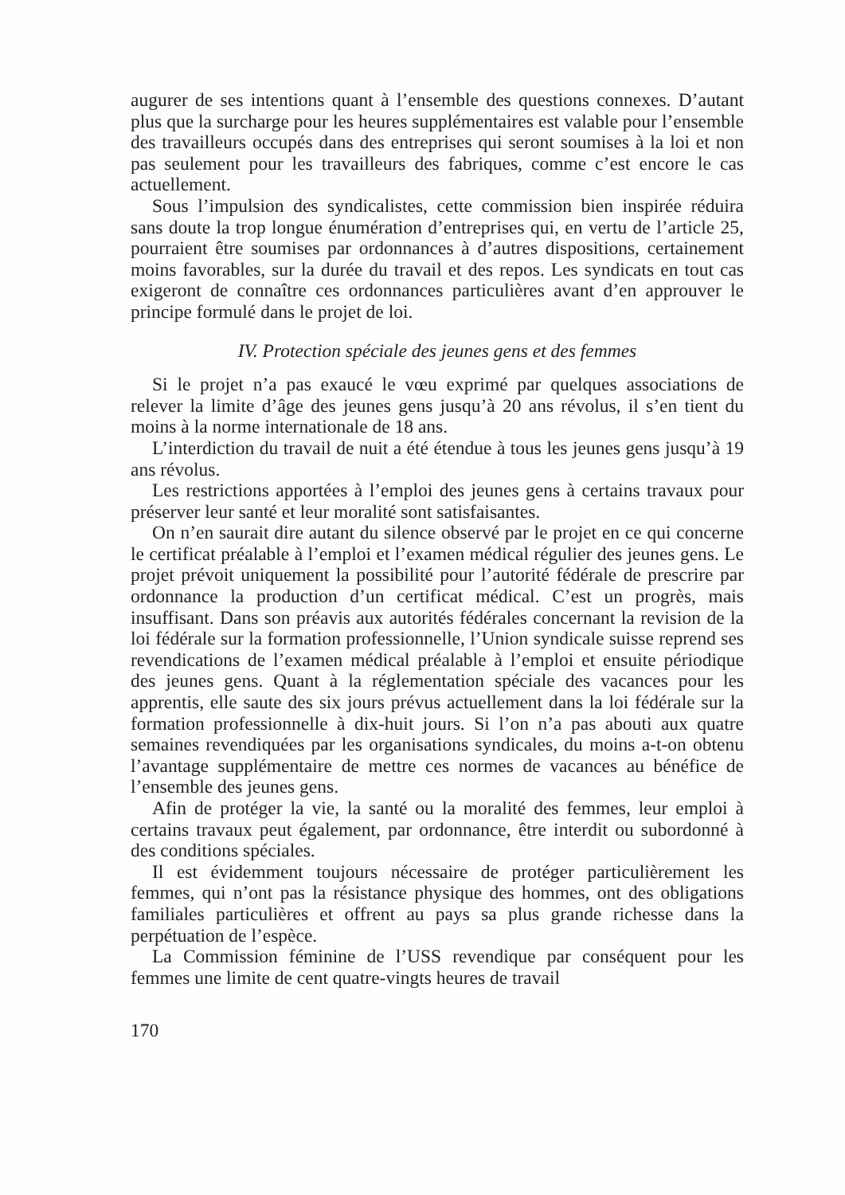augurer de ses intentions quant à l’ensemble des questions connexes. D’autant plus que la surcharge pour les heures supplémentaires est valable pour l’ensemble des travailleurs occupés dans des entreprises qui seront soumises à la loi et non pas seulement pour les travailleurs des fabriques, comme c’est encore le cas actuellement.
Sous l’impulsion des syndicalistes, cette commission bien inspirée réduira sans doute la trop longue énumération d’entreprises qui, en vertu de l’article 25, pourraient être soumises par ordonnances à d’autres dispositions, certainement moins favorables, sur la durée du travail et des repos. Les syndicats en tout cas exigeront de connaître ces ordonnances particulières avant d’en approuver le principe formulé dans le projet de loi.
IV. Protection spéciale des jeunes gens et des femmes
Si le projet n’a pas exaucé le vœu exprimé par quelques associations de relever la limite d’âge des jeunes gens jusqu’à 20 ans révolus, il s’en tient du moins à la norme internationale de 18 ans.
L’interdiction du travail de nuit a été étendue à tous les jeunes gens jusqu’à 19 ans révolus.
Les restrictions apportées à l’emploi des jeunes gens à certains travaux pour préserver leur santé et leur moralité sont satisfaisantes.
On n’en saurait dire autant du silence observé par le projet en ce qui concerne le certificat préalable à l’emploi et l’examen médical régulier des jeunes gens. Le projet prévoit uniquement la possibilité pour l’autorité fédérale de prescrire par ordonnance la production d’un certificat médical. C’est un progrès, mais insuffisant. Dans son préavis aux autorités fédérales concernant la revision de la loi fédérale sur la formation professionnelle, l’Union syndicale suisse reprend ses revendications de l’examen médical préalable à l’emploi et ensuite périodique des jeunes gens. Quant à la réglementation spéciale des vacances pour les apprentis, elle saute des six jours prévus actuellement dans la loi fédérale sur la formation professionnelle à dix-huit jours. Si l’on n’a pas abouti aux quatre semaines revendiquées par les organisations syndicales, du moins a-t-on obtenu l’avantage supplémentaire de mettre ces normes de vacances au bénéfice de l’ensemble des jeunes gens.
Afin de protéger la vie, la santé ou la moralité des femmes, leur emploi à certains travaux peut également, par ordonnance, être interdit ou subordonné à des conditions spéciales.
Il est évidemment toujours nécessaire de protéger particulièrement les femmes, qui n’ont pas la résistance physique des hommes, ont des obligations familiales particulières et offrent au pays sa plus grande richesse dans la perpétuation de l’espèce.
La Commission féminine de l’USS revendique par conséquent pour les femmes une limite de cent quatre-vingts heures de travail
170